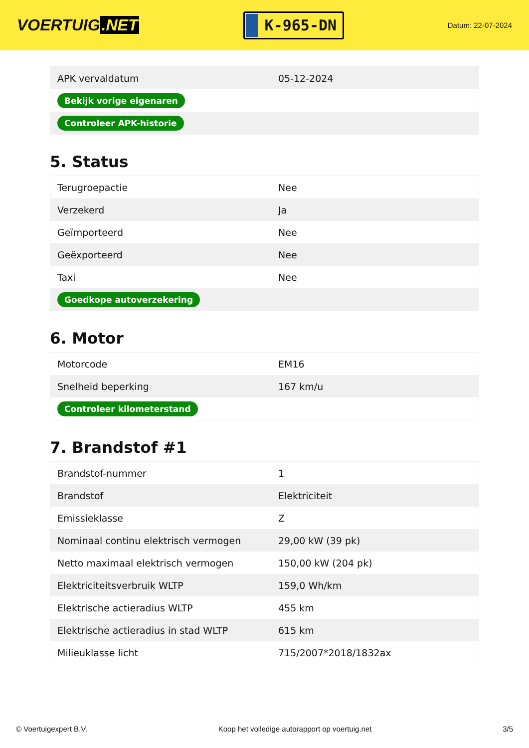VOERTUIG.NET
K-965-DN
Datum: 22-07-2024
| APK vervaldatum | 05-12-2024 |
| Bekijk vorige eigenaren | |
| Controleer APK-historie | |
5. Status
| Terugroepactie | Nee |
| Verzekerd | Ja |
| Geïmporteerd | Nee |
| Geëxporteerd | Nee |
| Taxi | Nee |
| Goedkope autoverzekering | |
6. Motor
| Motorcode | EM16 |
| Snelheid beperking | 167 km/u |
| Controleer kilometerstand | |
7. Brandstof #1
| Brandstof-nummer | 1 |
| Brandstof | Elektriciteit |
| Emissieklasse | Z |
| Nominaal continu elektrisch vermogen | 29,00 kW (39 pk) |
| Netto maximaal elektrisch vermogen | 150,00 kW (204 pk) |
| Elektriciteitsverbruik WLTP | 159,0 Wh/km |
| Elektrische actieradius WLTP | 455 km |
| Elektrische actieradius in stad WLTP | 615 km |
| Milieuklasse licht | 715/2007*2018/1832ax |
© Voertuigexpert B.V. Koop het volledige autorapport op voertuig.net 3/5